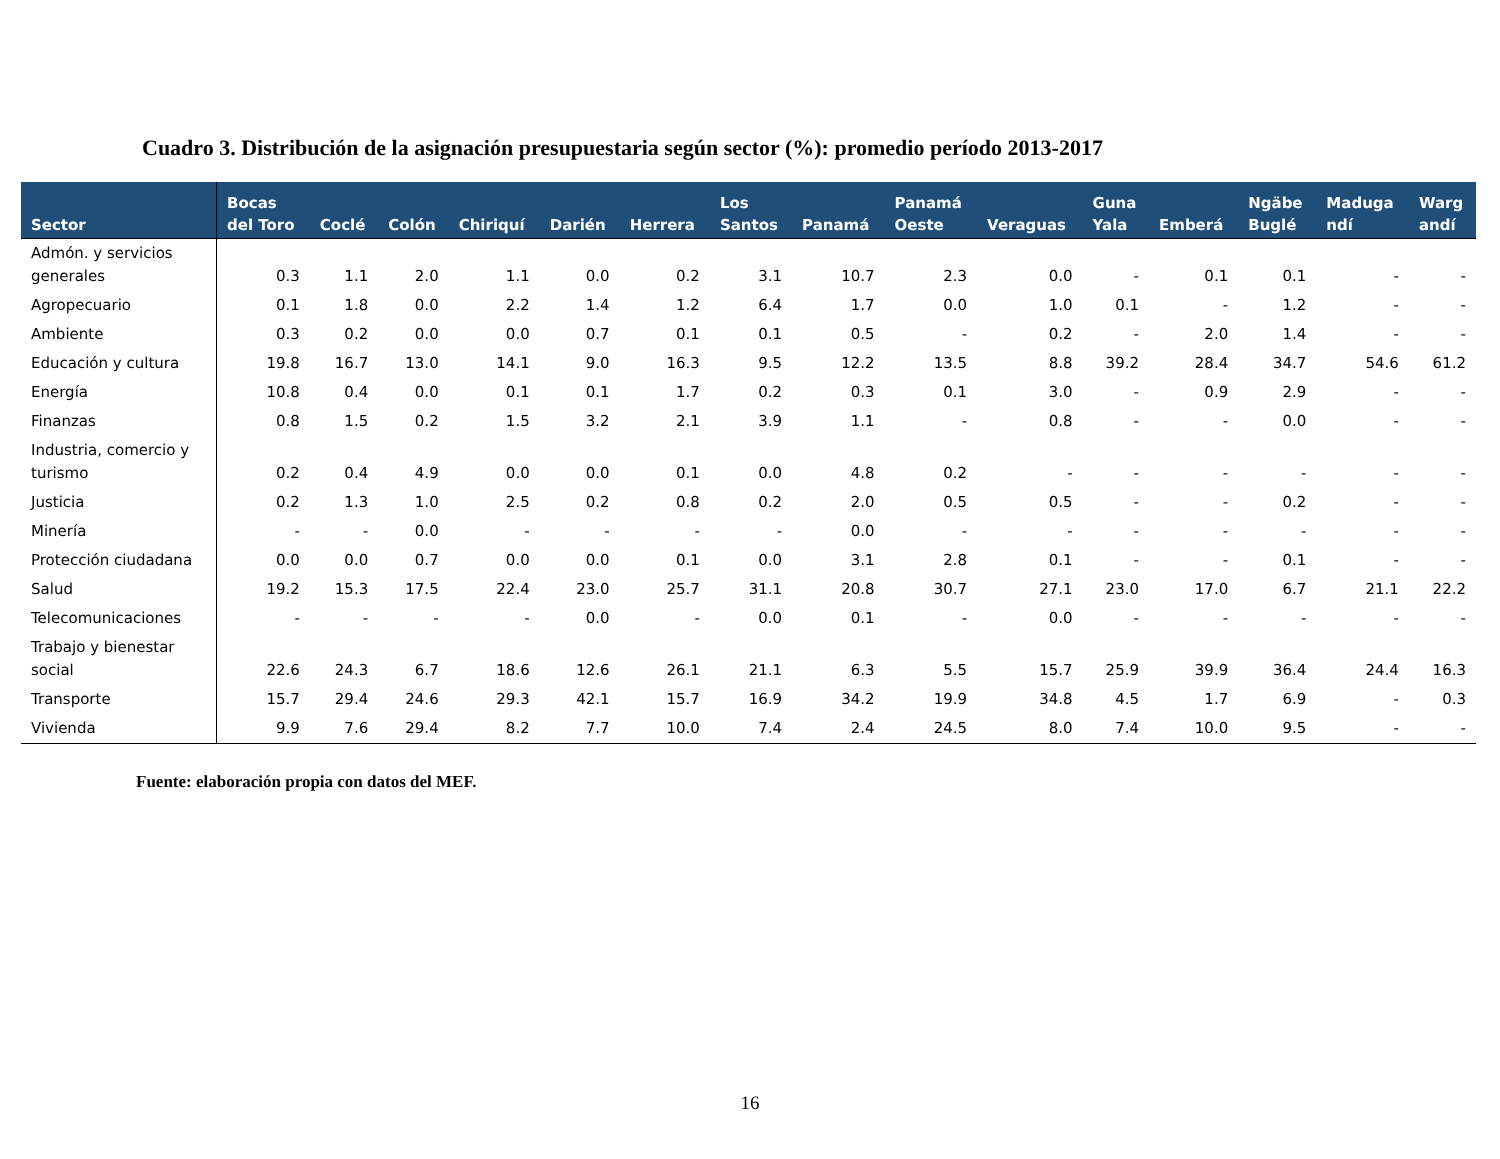Cuadro 3. Distribución de la asignación presupuestaria según sector (%): promedio período 2013-2017
| Sector | Bocas del Toro | Coclé | Colón | Chiriquí | Darién | Herrera | Los Santos | Panamá | Panamá Oeste | Veraguas | Guna Yala | Emberá | Ngäbe Buglé | Maduga ndí | Warg andí |
| --- | --- | --- | --- | --- | --- | --- | --- | --- | --- | --- | --- | --- | --- | --- | --- |
| Admón. y servicios generales | 0.3 | 1.1 | 2.0 | 1.1 | 0.0 | 0.2 | 3.1 | 10.7 | 2.3 | 0.0 | - | 0.1 | 0.1 | - | - |
| Agropecuario | 0.1 | 1.8 | 0.0 | 2.2 | 1.4 | 1.2 | 6.4 | 1.7 | 0.0 | 1.0 | 0.1 | - | 1.2 | - | - |
| Ambiente | 0.3 | 0.2 | 0.0 | 0.0 | 0.7 | 0.1 | 0.1 | 0.5 | - | 0.2 | - | 2.0 | 1.4 | - | - |
| Educación y cultura | 19.8 | 16.7 | 13.0 | 14.1 | 9.0 | 16.3 | 9.5 | 12.2 | 13.5 | 8.8 | 39.2 | 28.4 | 34.7 | 54.6 | 61.2 |
| Energía | 10.8 | 0.4 | 0.0 | 0.1 | 0.1 | 1.7 | 0.2 | 0.3 | 0.1 | 3.0 | - | 0.9 | 2.9 | - | - |
| Finanzas | 0.8 | 1.5 | 0.2 | 1.5 | 3.2 | 2.1 | 3.9 | 1.1 | - | 0.8 | - | - | 0.0 | - | - |
| Industria, comercio y turismo | 0.2 | 0.4 | 4.9 | 0.0 | 0.0 | 0.1 | 0.0 | 4.8 | 0.2 | - | - | - | - | - | - |
| Justicia | 0.2 | 1.3 | 1.0 | 2.5 | 0.2 | 0.8 | 0.2 | 2.0 | 0.5 | 0.5 | - | - | 0.2 | - | - |
| Minería | - | - | 0.0 | - | - | - | - | 0.0 | - | - | - | - | - | - | - |
| Protección ciudadana | 0.0 | 0.0 | 0.7 | 0.0 | 0.0 | 0.1 | 0.0 | 3.1 | 2.8 | 0.1 | - | - | 0.1 | - | - |
| Salud | 19.2 | 15.3 | 17.5 | 22.4 | 23.0 | 25.7 | 31.1 | 20.8 | 30.7 | 27.1 | 23.0 | 17.0 | 6.7 | 21.1 | 22.2 |
| Telecomunicaciones | - | - | - | - | 0.0 | - | 0.0 | 0.1 | - | 0.0 | - | - | - | - | - |
| Trabajo y bienestar social | 22.6 | 24.3 | 6.7 | 18.6 | 12.6 | 26.1 | 21.1 | 6.3 | 5.5 | 15.7 | 25.9 | 39.9 | 36.4 | 24.4 | 16.3 |
| Transporte | 15.7 | 29.4 | 24.6 | 29.3 | 42.1 | 15.7 | 16.9 | 34.2 | 19.9 | 34.8 | 4.5 | 1.7 | 6.9 | - | 0.3 |
| Vivienda | 9.9 | 7.6 | 29.4 | 8.2 | 7.7 | 10.0 | 7.4 | 2.4 | 24.5 | 8.0 | 7.4 | 10.0 | 9.5 | - | - |
Fuente: elaboración propia con datos del MEF.
16